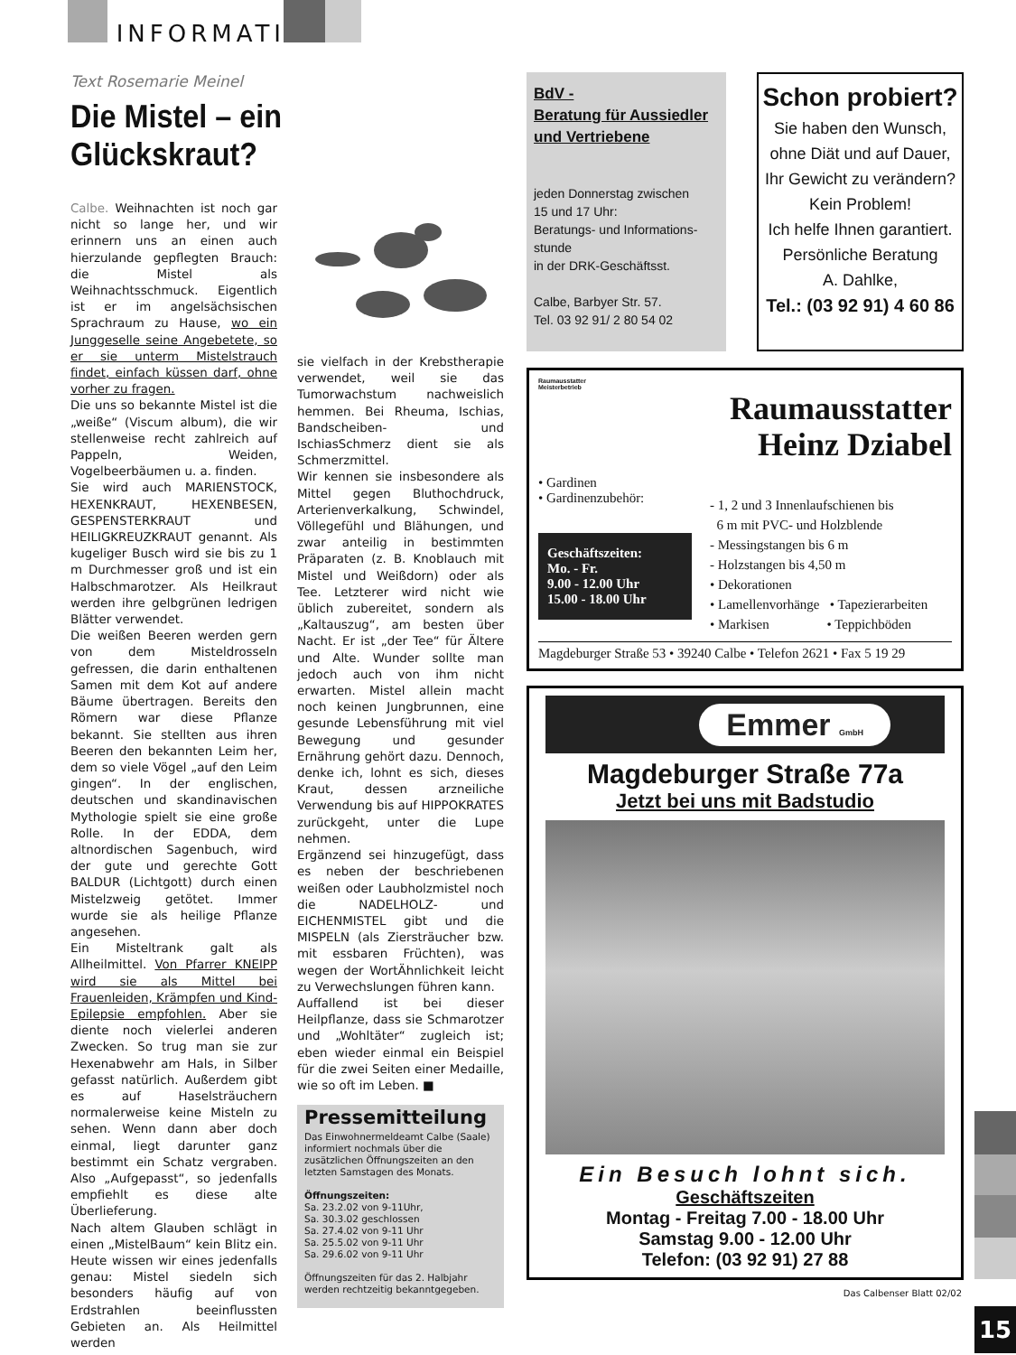INFORMATIV
Text Rosemarie Meinel
Die Mistel – ein Glückskraut?
Calbe. Weihnachten ist noch gar nicht so lange her, und wir erinnern uns an einen auch hierzulande gepflegten Brauch: die Mistel als Weihnachtsschmuck. Eigentlich ist er im angelsächsischen Sprachraum zu Hause, wo ein Junggeselle seine Angebetete, so er sie unterm Mistelstrauch findet, einfach küssen darf, ohne vorher zu fragen.
Die uns so bekannte Mistel ist die „weiße“ (Viscum album), die wir stellenweise recht zahlreich auf Pappeln, Weiden, Vogelbeerbäumen u. a. finden.
Sie wird auch MARIENSTOCK, HEXENKRAUT, HEXENBESEN, GESPENSTERKRAUT und HEILIGKREUZKRAUT genannt. Als kugeliger Busch wird sie bis zu 1 m Durchmesser groß und ist ein Halbschmarotzer. Als Heilkraut werden ihre gelbgrünen ledrigen Blätter verwendet.
Die weißen Beeren werden gern von dem Misteldrosseln gefressen, die darin enthaltenen Samen mit dem Kot auf andere Bäume übertragen. Bereits den Römern war diese Pflanze bekannt. Sie stellten aus ihren Beeren den bekannten Leim her, dem so viele Vögel „auf den Leim gingen“. In der englischen, deutschen und skandinavischen Mythologie spielt sie eine große Rolle. In der EDDA, dem altnordischen Sagenbuch, wird der gute und gerechte Gott BALDUR (Lichtgott) durch einen Mistelzweig getötet. Immer wurde sie als heilige Pflanze angesehen.
Ein Misteltrank galt als Allheilmittel. Von Pfarrer KNEIPP wird sie als Mittel bei Frauenleiden, Krämpfen und Kind-Epilepsie empfohlen. Aber sie diente noch vielerlei anderen Zwecken. So trug man sie zur Hexenabwehr am Hals, in Silber gefasst natürlich. Außerdem gibt es auf Haselsträuchern normalerweise keine Misteln zu sehen. Wenn dann aber doch einmal, liegt darunter ganz bestimmt ein Schatz vergraben. Also „Aufgepasst“, so jedenfalls empfiehlt es diese alte Überlieferung.
Nach altem Glauben schlägt in einen „MistelBaum“ kein Blitz ein. Heute wissen wir eines jedenfalls genau: Mistel siedeln sich besonders häufig auf von Erdstrahlen beeinflussten Gebieten an. Als Heilmittel werden
sie vielfach in der Krebstherapie verwendet, weil sie das Tumorwachstum nachweislich hemmen. Bei Rheuma, Ischias, Bandscheiben- und IschiasSchmerz dient sie als Schmerzmittel.
Wir kennen sie insbesondere als Mittel gegen Bluthochdruck, Arterienverkalkung, Schwindel, Völlegefühl und Blähungen, und zwar anteilig in bestimmten Präparaten (z. B. Knoblauch mit Mistel und Weißdorn) oder als Tee. Letzterer wird nicht wie üblich zubereitet, sondern als „Kaltauszug“, am besten über Nacht. Er ist „der Tee“ für Ältere und Alte. Wunder sollte man jedoch auch von ihm nicht erwarten. Mistel allein macht noch keinen Jungbrunnen, eine gesunde Lebensführung mit viel Bewegung und gesunder Ernährung gehört dazu. Dennoch, denke ich, lohnt es sich, dieses Kraut, dessen arzneiliche Verwendung bis auf HIPPOKRATES zurückgeht, unter die Lupe nehmen.
Ergänzend sei hinzugefügt, dass es neben der beschriebenen weißen oder Laubholzmistel noch die NADELHOLZ- und EICHENMISTEL gibt und die MISPELN (als Ziersträucher bzw. mit essbaren Früchten), was wegen der WortÄhnlichkeit leicht zu Verwechslungen führen kann.
Auffallend ist bei dieser Heilpflanze, dass sie Schmarotzer und „Wohltäter“ zugleich ist; eben wieder einmal ein Beispiel für die zwei Seiten einer Medaille, wie so oft im Leben. ■
Pressemitteilung
Das Einwohnermeldeamt Calbe (Saale) informiert nochmals über die zusätzlichen Öffnungszeiten an den letzten Samstagen des Monats.
Öffnungszeiten:
Sa. 23.2.02 von 9-11Uhr,
Sa. 30.3.02 geschlossen
Sa. 27.4.02 von 9-11 Uhr
Sa. 25.5.02 von 9-11 Uhr
Sa. 29.6.02 von 9-11 Uhr
Öffnungszeiten für das 2. Halbjahr werden rechtzeitig bekanntgegeben.
BdV -
Beratung für Aussiedler
und Vertriebene
jeden Donnerstag zwischen
15 und 17 Uhr:
Beratungs- und Informations-
stunde
in der DRK-Geschäftsst.
Calbe, Barbyer Str. 57.
Tel. 03 92 91/ 2 80 54 02
Schon probiert?
Sie haben den Wunsch,
ohne Diät und auf Dauer,
Ihr Gewicht zu verändern?
Kein Problem!
Ich helfe Ihnen garantiert.
Persönliche Beratung
A. Dahlke,
Tel.: (03 92 91) 4 60 86
Raumausstatter
Meisterbetrieb
Raumausstatter
Heinz Dziabel
• Gardinen
• Gardinenzubehör:
Geschäftszeiten:
Mo. - Fr.
9.00 - 12.00 Uhr
15.00 - 18.00 Uhr
- 1, 2 und 3 Innenlaufschienen bis
6 m mit PVC- und Holzblende
- Messingstangen bis 6 m
- Holzstangen bis 4,50 m
• Dekorationen
• Lamellenvorhänge • Tapezierarbeiten
• Markisen • Teppichböden
Magdeburger Straße 53 • 39240 Calbe • Telefon 2621 • Fax 5 19 29
Emmer GmbH
Magdeburger Straße 77a
Jetzt bei uns mit Badstudio
Ein Besuch lohnt sich.
Geschäftszeiten
Montag - Freitag 7.00 - 18.00 Uhr
Samstag 9.00 - 12.00 Uhr
Telefon: (03 92 91) 27 88
Das Calbenser Blatt 02/02
15